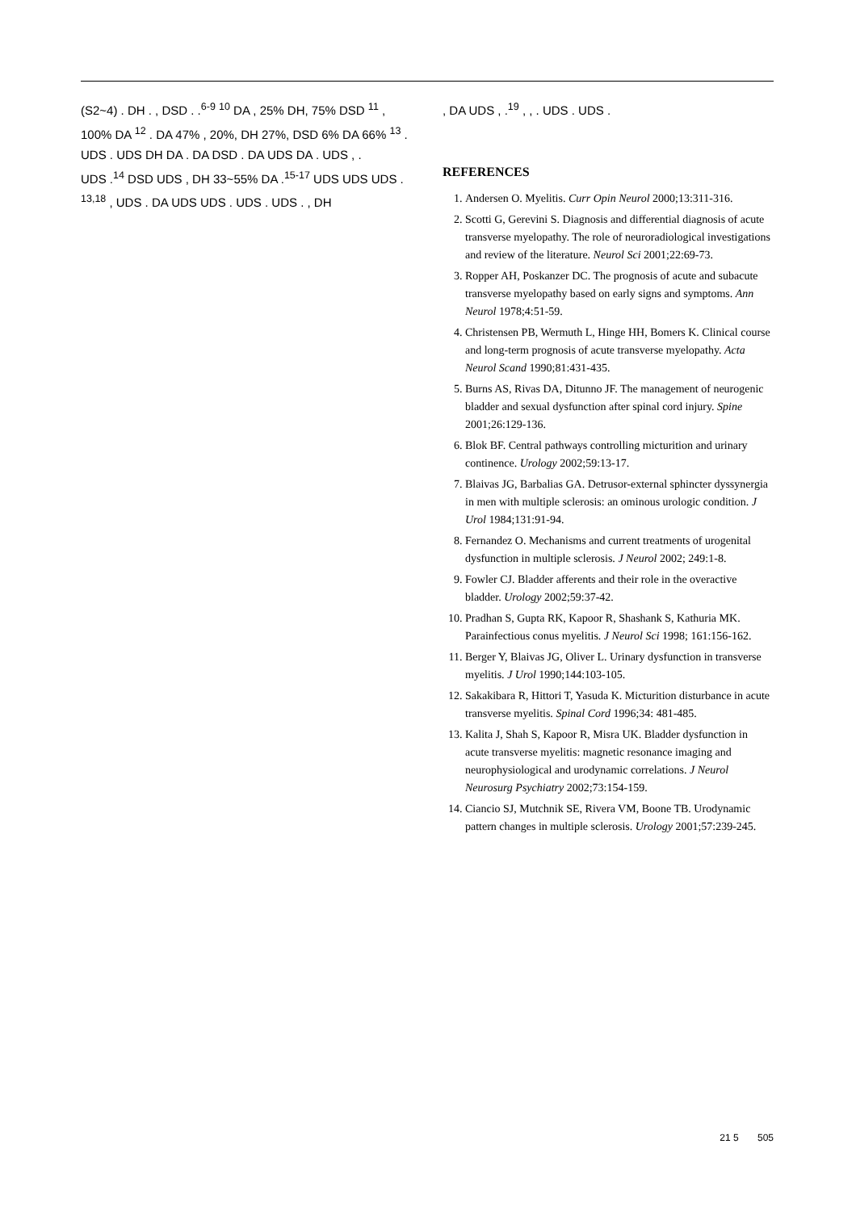(S2~4) . DH . , DSD . .<sup>6-9</sup> <sup>10</sup> DA , 25% DH, 75% DSD <sup>11</sup> , 100% DA <sup>12</sup> . DA 47% , 20%, DH 27%, DSD 6% DA 66% <sup>13</sup> . UDS . UDS DH DA . DA DSD . DA UDS DA . UDS , .
UDS .<sup>14</sup> DSD UDS , DH 33~55% DA .<sup>15-17</sup> UDS UDS UDS . <sup>13,18</sup> , UDS . DA UDS UDS . UDS . UDS . , DH
, DA UDS , .<sup>19</sup> , , . UDS . UDS .
REFERENCES
1. Andersen O. Myelitis. Curr Opin Neurol 2000;13:311-316.
2. Scotti G, Gerevini S. Diagnosis and differential diagnosis of acute transverse myelopathy. The role of neuroradiological investigations and review of the literature. Neurol Sci 2001;22:69-73.
3. Ropper AH, Poskanzer DC. The prognosis of acute and subacute transverse myelopathy based on early signs and symptoms. Ann Neurol 1978;4:51-59.
4. Christensen PB, Wermuth L, Hinge HH, Bomers K. Clinical course and long-term prognosis of acute transverse myelopathy. Acta Neurol Scand 1990;81:431-435.
5. Burns AS, Rivas DA, Ditunno JF. The management of neurogenic bladder and sexual dysfunction after spinal cord injury. Spine 2001;26:129-136.
6. Blok BF. Central pathways controlling micturition and urinary continence. Urology 2002;59:13-17.
7. Blaivas JG, Barbalias GA. Detrusor-external sphincter dyssynergia in men with multiple sclerosis: an ominous urologic condition. J Urol 1984;131:91-94.
8. Fernandez O. Mechanisms and current treatments of urogenital dysfunction in multiple sclerosis. J Neurol 2002; 249:1-8.
9. Fowler CJ. Bladder afferents and their role in the overactive bladder. Urology 2002;59:37-42.
10. Pradhan S, Gupta RK, Kapoor R, Shashank S, Kathuria MK. Parainfectious conus myelitis. J Neurol Sci 1998; 161:156-162.
11. Berger Y, Blaivas JG, Oliver L. Urinary dysfunction in transverse myelitis. J Urol 1990;144:103-105.
12. Sakakibara R, Hittori T, Yasuda K. Micturition disturbance in acute transverse myelitis. Spinal Cord 1996;34: 481-485.
13. Kalita J, Shah S, Kapoor R, Misra UK. Bladder dysfunction in acute transverse myelitis: magnetic resonance imaging and neurophysiological and urodynamic correlations. J Neurol Neurosurg Psychiatry 2002;73:154-159.
14. Ciancio SJ, Mutchnik SE, Rivera VM, Boone TB. Urodynamic pattern changes in multiple sclerosis. Urology 2001;57:239-245.
21 5 505